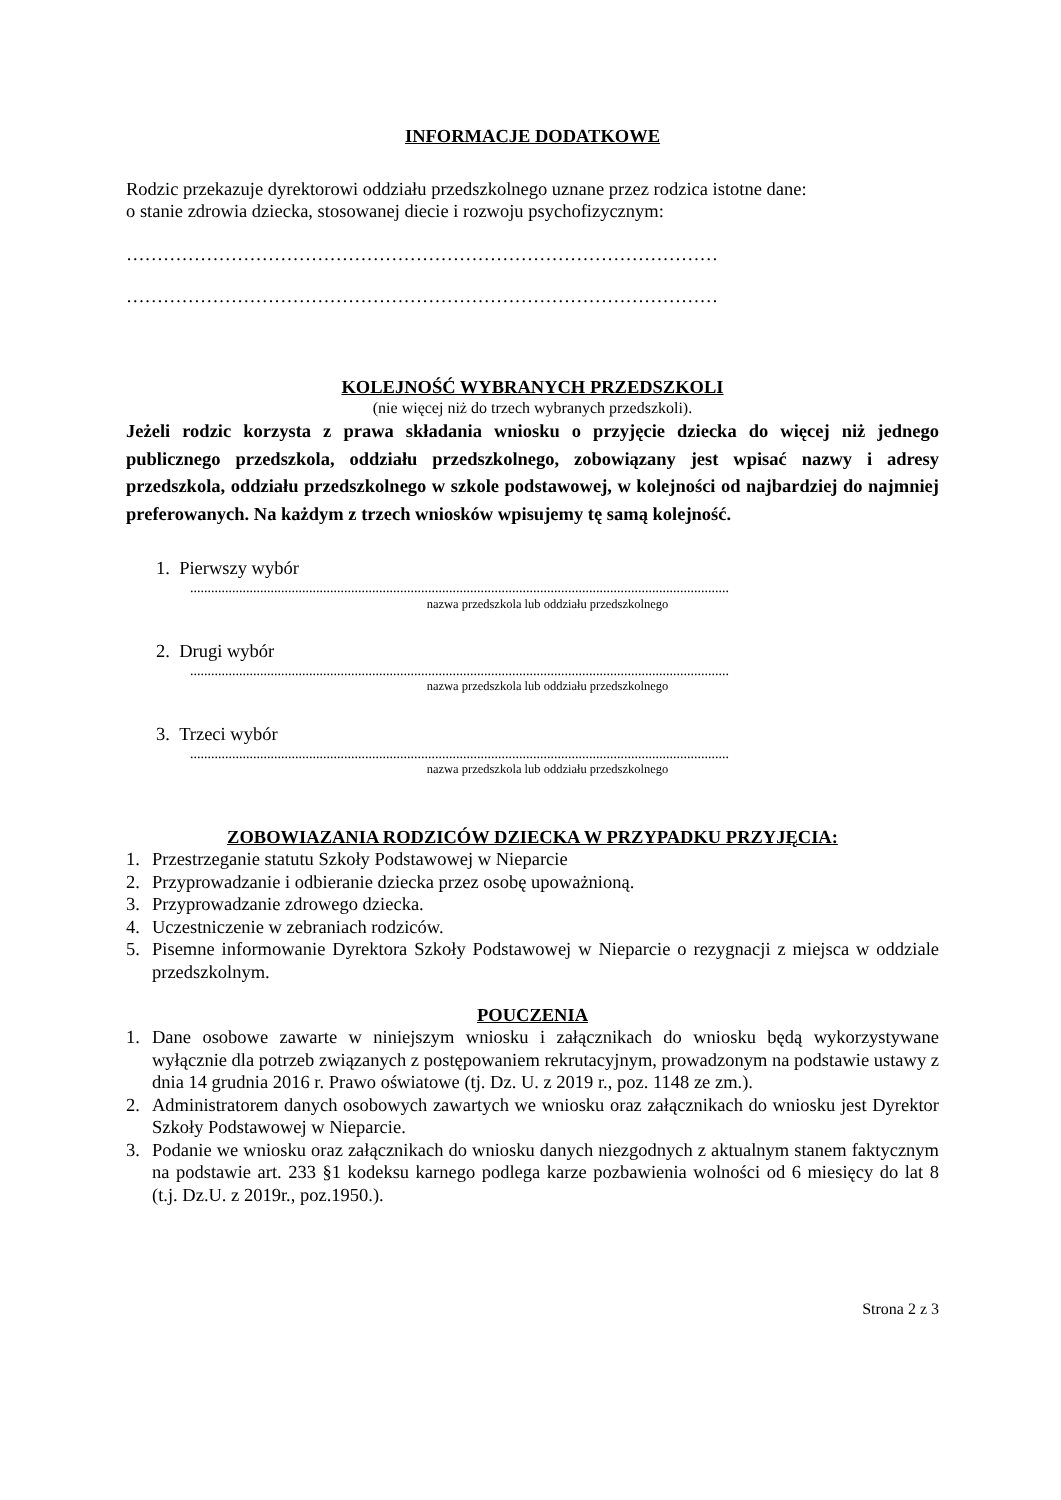INFORMACJE DODATKOWE
Rodzic przekazuje dyrektorowi oddziału przedszkolnego uznane przez rodzica istotne dane:
o stanie zdrowia dziecka, stosowanej diecie i rozwoju psychofizycznym:
……………………………………………………………………………………
……………………………………………………………………………………
KOLEJNOŚĆ WYBRANYCH PRZEDSZKOLI
(nie więcej niż do trzech wybranych przedszkoli).
Jeżeli rodzic korzysta z prawa składania wniosku o przyjęcie dziecka do więcej niż jednego publicznego przedszkola, oddziału przedszkolnego, zobowiązany jest wpisać nazwy i adresy przedszkola, oddziału przedszkolnego w szkole podstawowej, w kolejności od najbardziej do najmniej preferowanych. Na każdym z trzech wniosków wpisujemy tę samą kolejność.
1. Pierwszy wybór
..........................................................................................................................................................
nazwa przedszkola lub oddziału przedszkolnego
2. Drugi wybór
..........................................................................................................................................................
nazwa przedszkola lub oddziału przedszkolnego
3. Trzeci wybór
..........................................................................................................................................................
nazwa przedszkola lub oddziału przedszkolnego
ZOBOWIAZANIA RODZICÓW DZIECKA W PRZYPADKU PRZYJĘCIA:
1. Przestrzeganie statutu Szkoły Podstawowej w Nieparcie
2. Przyprowadzanie i odbieranie dziecka przez osobę upoważnioną.
3. Przyprowadzanie zdrowego dziecka.
4. Uczestniczenie w zebraniach rodziców.
5. Pisemne informowanie Dyrektora Szkoły Podstawowej w Nieparcie o rezygnacji z miejsca w oddziale przedszkolnym.
POUCZENIA
1. Dane osobowe zawarte w niniejszym wniosku i załącznikach do wniosku będą wykorzystywane wyłącznie dla potrzeb związanych z postępowaniem rekrutacyjnym, prowadzonym na podstawie ustawy z dnia 14 grudnia 2016 r. Prawo oświatowe (tj. Dz. U. z 2019 r., poz. 1148 ze zm.).
2. Administratorem danych osobowych zawartych we wniosku oraz załącznikach do wniosku jest Dyrektor Szkoły Podstawowej w Nieparcie.
3. Podanie we wniosku oraz załącznikach do wniosku danych niezgodnych z aktualnym stanem faktycznym na podstawie art. 233 §1 kodeksu karnego podlega karze pozbawienia wolności od 6 miesięcy do lat 8 (t.j. Dz.U. z 2019r., poz.1950.).
Strona 2 z 3